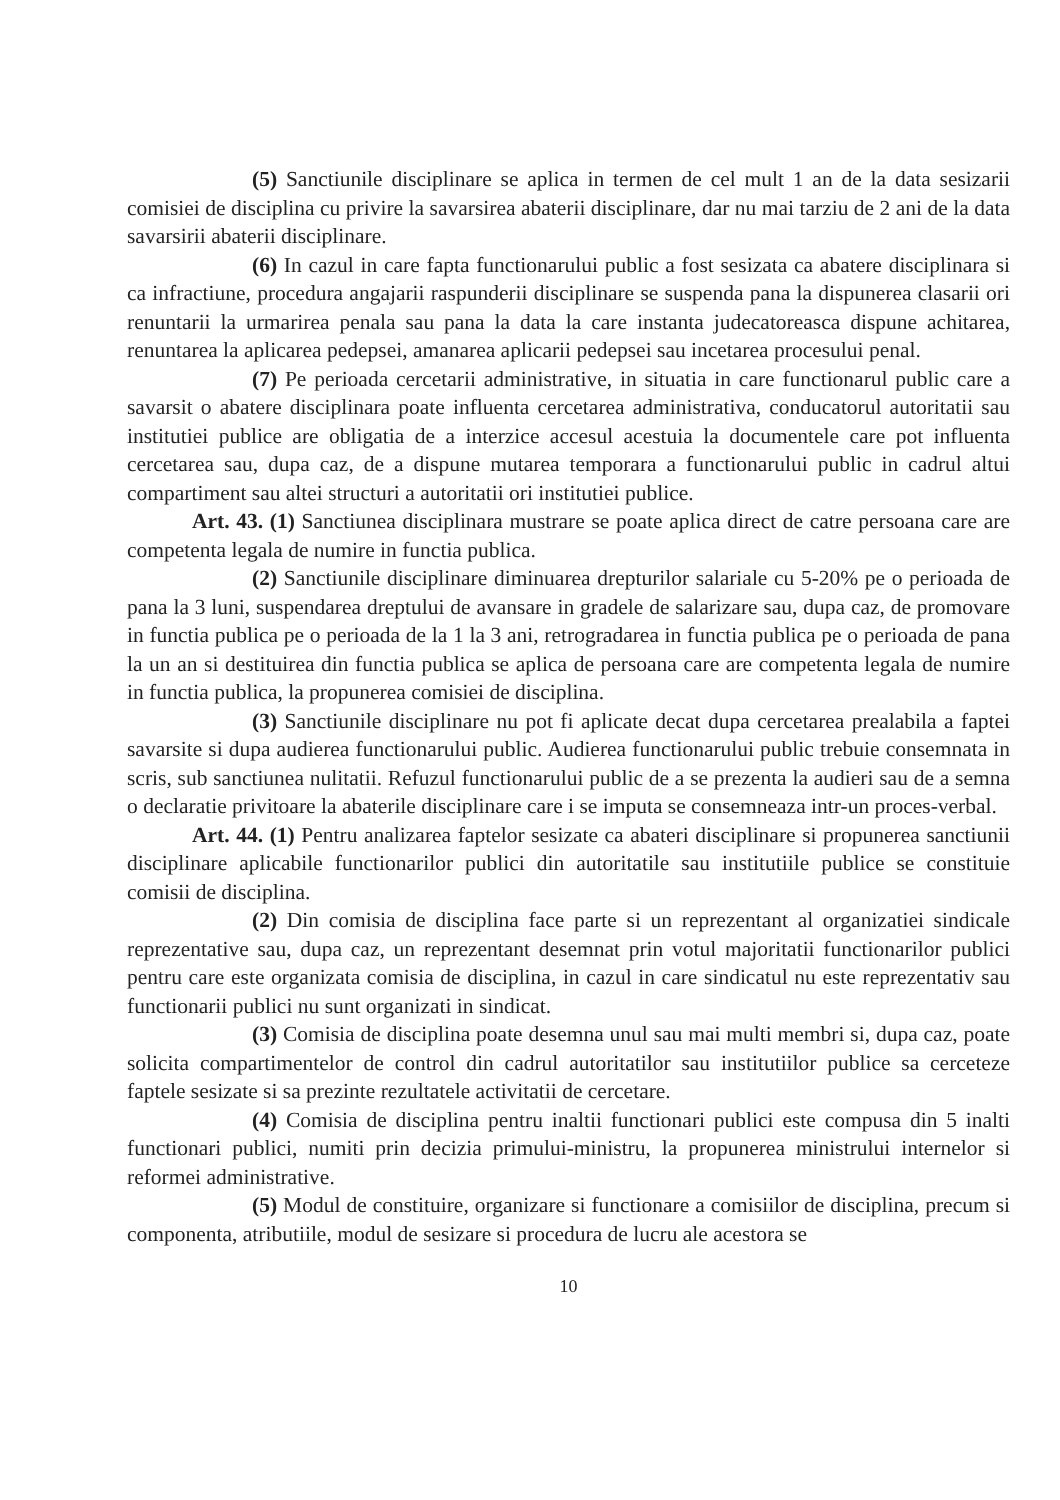(5) Sanctiunile disciplinare se aplica in termen de cel mult 1 an de la data sesizarii comisiei de disciplina cu privire la savarsirea abaterii disciplinare, dar nu mai tarziu de 2 ani de la data savarsirii abaterii disciplinare.
(6) In cazul in care fapta functionarului public a fost sesizata ca abatere disciplinara si ca infractiune, procedura angajarii raspunderii disciplinare se suspenda pana la dispunerea clasarii ori renuntarii la urmarirea penala sau pana la data la care instanta judecatoreasca dispune achitarea, renuntarea la aplicarea pedepsei, amanarea aplicarii pedepsei sau incetarea procesului penal.
(7) Pe perioada cercetarii administrative, in situatia in care functionarul public care a savarsit o abatere disciplinara poate influenta cercetarea administrativa, conducatorul autoritatii sau institutiei publice are obligatia de a interzice accesul acestuia la documentele care pot influenta cercetarea sau, dupa caz, de a dispune mutarea temporara a functionarului public in cadrul altui compartiment sau altei structuri a autoritatii ori institutiei publice.
Art. 43. (1) Sanctiunea disciplinara mustrare se poate aplica direct de catre persoana care are competenta legala de numire in functia publica.
(2) Sanctiunile disciplinare diminuarea drepturilor salariale cu 5-20% pe o perioada de pana la 3 luni, suspendarea dreptului de avansare in gradele de salarizare sau, dupa caz, de promovare in functia publica pe o perioada de la 1 la 3 ani, retrogradarea in functia publica pe o perioada de pana la un an si destituirea din functia publica se aplica de persoana care are competenta legala de numire in functia publica, la propunerea comisiei de disciplina.
(3) Sanctiunile disciplinare nu pot fi aplicate decat dupa cercetarea prealabila a faptei savarsite si dupa audierea functionarului public. Audierea functionarului public trebuie consemnata in scris, sub sanctiunea nulitatii. Refuzul functionarului public de a se prezenta la audieri sau de a semna o declaratie privitoare la abaterile disciplinare care i se imputa se consemneaza intr-un proces-verbal.
Art. 44. (1) Pentru analizarea faptelor sesizate ca abateri disciplinare si propunerea sanctiunii disciplinare aplicabile functionarilor publici din autoritatile sau institutiile publice se constituie comisii de disciplina.
(2) Din comisia de disciplina face parte si un reprezentant al organizatiei sindicale reprezentative sau, dupa caz, un reprezentant desemnat prin votul majoritatii functionarilor publici pentru care este organizata comisia de disciplina, in cazul in care sindicatul nu este reprezentativ sau functionarii publici nu sunt organizati in sindicat.
(3) Comisia de disciplina poate desemna unul sau mai multi membri si, dupa caz, poate solicita compartimentelor de control din cadrul autoritatilor sau institutiilor publice sa cerceteze faptele sesizate si sa prezinte rezultatele activitatii de cercetare.
(4) Comisia de disciplina pentru inaltii functionari publici este compusa din 5 inalti functionari publici, numiti prin decizia primului-ministru, la propunerea ministrului internelor si reformei administrative.
(5) Modul de constituire, organizare si functionare a comisiilor de disciplina, precum si componenta, atributiile, modul de sesizare si procedura de lucru ale acestora se
10